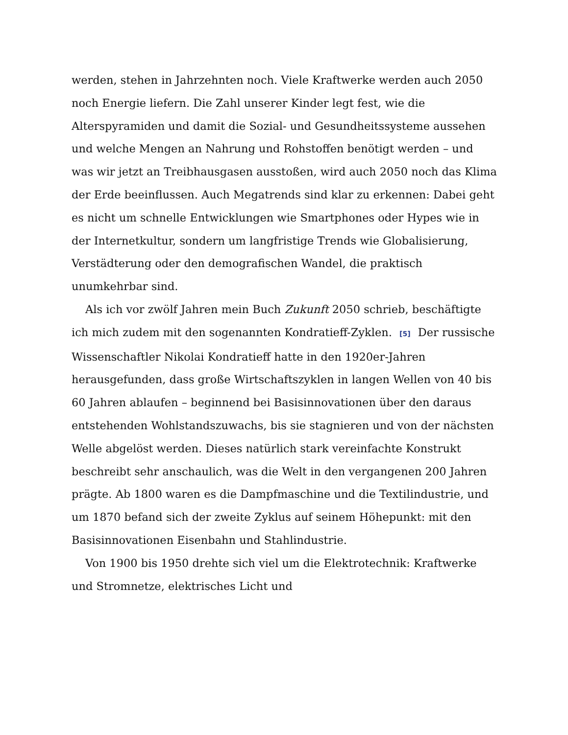werden, stehen in Jahrzehnten noch. Viele Kraftwerke werden auch 2050 noch Energie liefern. Die Zahl unserer Kinder legt fest, wie die Alterspyramiden und damit die Sozial- und Gesundheitssysteme aussehen und welche Mengen an Nahrung und Rohstoffen benötigt werden – und was wir jetzt an Treibhausgasen ausstoßen, wird auch 2050 noch das Klima der Erde beeinflussen. Auch Megatrends sind klar zu erkennen: Dabei geht es nicht um schnelle Entwicklungen wie Smartphones oder Hypes wie in der Internetkultur, sondern um langfristige Trends wie Globalisierung, Verstädterung oder den demografischen Wandel, die praktisch unumkehrbar sind.
Als ich vor zwölf Jahren mein Buch Zukunft 2050 schrieb, beschäftigte ich mich zudem mit den sogenannten Kondratieff-Zyklen. [5] Der russische Wissenschaftler Nikolai Kondratieff hatte in den 1920er-Jahren herausgefunden, dass große Wirtschaftszyklen in langen Wellen von 40 bis 60 Jahren ablaufen – beginnend bei Basisinnovationen über den daraus entstehenden Wohlstandszuwachs, bis sie stagnieren und von der nächsten Welle abgelöst werden. Dieses natürlich stark vereinfachte Konstrukt beschreibt sehr anschaulich, was die Welt in den vergangenen 200 Jahren prägte. Ab 1800 waren es die Dampfmaschine und die Textilindustrie, und um 1870 befand sich der zweite Zyklus auf seinem Höhepunkt: mit den Basisinnovationen Eisenbahn und Stahlindustrie.
Von 1900 bis 1950 drehte sich viel um die Elektrotechnik: Kraftwerke und Stromnetze, elektrisches Licht und